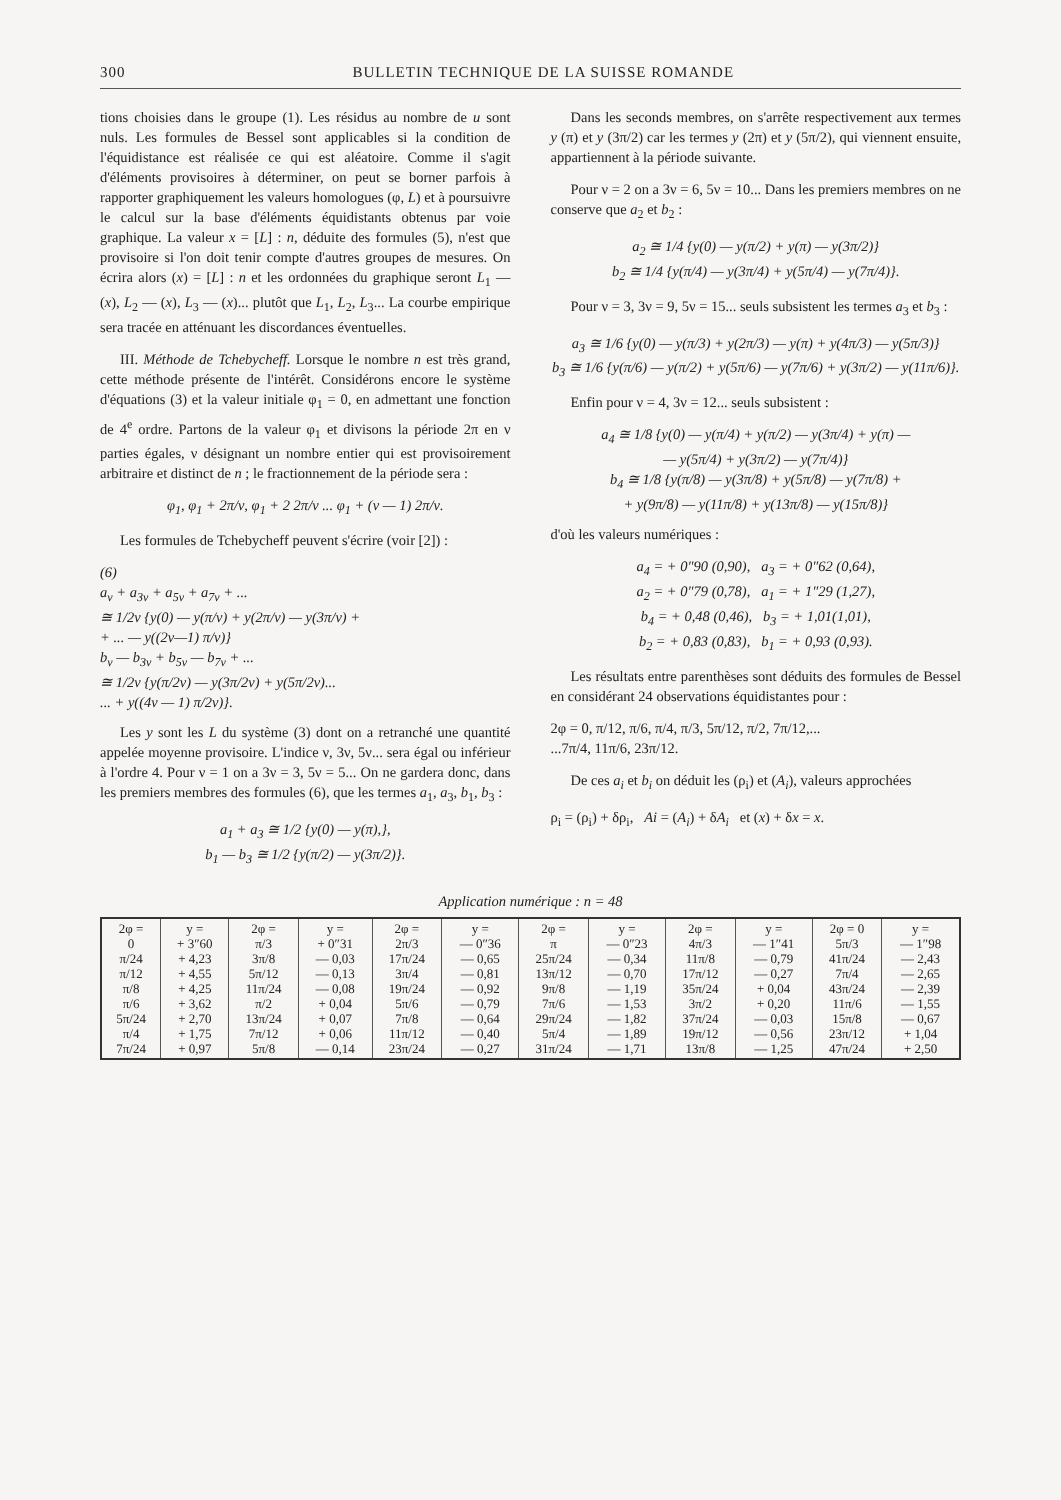300 BULLETIN TECHNIQUE DE LA SUISSE ROMANDE
tions choisies dans le groupe (1). Les résidus au nombre de u sont nuls. Les formules de Bessel sont applicables si la condition de l'équidistance est réalisée ce qui est aléatoire. Comme il s'agit d'éléments provisoires à déterminer, on peut se borner parfois à rapporter graphiquement les valeurs homologues (φ, L) et à poursuivre le calcul sur la base d'éléments équidistants obtenus par voie graphique. La valeur x = [L] : n, déduite des formules (5), n'est que provisoire si l'on doit tenir compte d'autres groupes de mesures. On écrira alors (x) = [L] : n et les ordonnées du graphique seront L<sub>1</sub> — (x), L<sub>2</sub> — (x), L<sub>3</sub> — (x)... plutôt que L<sub>1</sub>, L<sub>2</sub>, L<sub>3</sub>... La courbe empirique sera tracée en atténuant les discordances éventuelles.
III. Méthode de Tchebycheff. Lorsque le nombre n est très grand, cette méthode présente de l'intérêt. Considérons encore le système d'équations (3) et la valeur initiale φ<sub>1</sub> = 0, en admettant une fonction de 4<sup>e</sup> ordre. Partons de la valeur φ<sub>1</sub> et divisons la période 2π en ν parties égales, ν désignant un nombre entier qui est provisoirement arbitraire et distinct de n ; le fractionnement de la période sera :
φ<sub>1</sub>, φ<sub>1</sub> + 2π/ν, φ<sub>1</sub> + 2 2π/ν ... φ<sub>1</sub> + (ν — 1) 2π/ν.
Les formules de Tchebycheff peuvent s'écrire (voir [2]) :
(6)
a<sub>ν</sub> + a<sub>3ν</sub> + a<sub>5ν</sub> + a<sub>7ν</sub> + ...
≅ 1/2ν {y(0) — y(π/ν) + y(2π/ν) — y(3π/ν) +
+ ... — y((2ν—1) π/ν)}
b<sub>ν</sub> — b<sub>3ν</sub> + b<sub>5ν</sub> — b<sub>7ν</sub> + ...
≅ 1/2ν {y(π/2ν) — y(3π/2ν) + y(5π/2ν)...
... + y((4ν — 1) π/2ν)}.
Les y sont les L du système (3) dont on a retranché une quantité appelée moyenne provisoire. L'indice ν, 3ν, 5ν... sera égal ou inférieur à l'ordre 4. Pour ν = 1 on a 3ν = 3, 5ν = 5... On ne gardera donc, dans les premiers membres des formules (6), que les termes a<sub>1</sub>, a<sub>3</sub>, b<sub>1</sub>, b<sub>3</sub> :
a<sub>1</sub> + a<sub>3</sub> ≅ 1/2 {y(0) — y(π),},
b<sub>1</sub> — b<sub>3</sub> ≅ 1/2 {y(π/2) — y(3π/2)}.
Dans les seconds membres, on s'arrête respectivement aux termes y (π) et y (3π/2) car les termes y (2π) et y (5π/2), qui viennent ensuite, appartiennent à la période suivante.
Pour ν = 2 on a 3ν = 6, 5ν = 10... Dans les premiers membres on ne conserve que a<sub>2</sub> et b<sub>2</sub> :
a<sub>2</sub> ≅ 1/4 {y(0) — y(π/2) + y(π) — y(3π/2)}
b<sub>2</sub> ≅ 1/4 {y(π/4) — y(3π/4) + y(5π/4) — y(7π/4)}.
Pour ν = 3, 3ν = 9, 5ν = 15... seuls subsistent les termes a<sub>3</sub> et b<sub>3</sub> :
a<sub>3</sub> ≅ 1/6 {y(0) — y(π/3) + y(2π/3) — y(π) + y(4π/3) — y(5π/3)}
b<sub>3</sub> ≅ 1/6 {y(π/6) — y(π/2) + y(5π/6) — y(7π/6) + y(3π/2) — y(11π/6)}.
Enfin pour ν = 4, 3ν = 12... seuls subsistent :
a<sub>4</sub> ≅ 1/8 {y(0) — y(π/4) + y(π/2) — y(3π/4) + y(π) —
— y(5π/4) + y(3π/2) — y(7π/4)}
b<sub>4</sub> ≅ 1/8 {y(π/8) — y(3π/8) + y(5π/8) — y(7π/8) +
+ y(9π/8) — y(11π/8) + y(13π/8) — y(15π/8)}
d'où les valeurs numériques :
a<sub>4</sub> = + 0″90 (0,90), a<sub>3</sub> = + 0″62 (0,64),
a<sub>2</sub> = + 0″79 (0,78), a<sub>1</sub> = + 1″29 (1,27),
b<sub>4</sub> = + 0,48 (0,46), b<sub>3</sub> = + 1,01(1,01),
b<sub>2</sub> = + 0,83 (0,83), b<sub>1</sub> = + 0,93 (0,93).
Les résultats entre parenthèses sont déduits des formules de Bessel en considérant 24 observations équidistantes pour :
2φ = 0, π/12, π/6, π/4, π/3, 5π/12, π/2, 7π/12,...
...7π/4, 11π/6, 23π/12.
De ces a<sub>i</sub> et b<sub>i</sub> on déduit les (ρ<sub>i</sub>) et (A<sub>i</sub>), valeurs approchées
ρ<sub>i</sub> = (ρ<sub>i</sub>) + δρ<sub>i</sub>, Ai = (A<sub>i</sub>) + δA<sub>i</sub> et (x) + δx = x.
Application numérique : n = 48
| 2φ = 0 π/24 π/12 π/8 π/6 5π/24 π/4 7π/24 | y = + 3″60 + 4,23 + 4,55 + 4,25 + 3,62 + 2,70 + 1,75 + 0,97 | 2φ = π/3 3π/8 5π/12 11π/24 π/2 13π/24 7π/12 5π/8 | y = + 0″31 — 0,03 — 0,13 — 0,08 + 0,04 + 0,07 + 0,06 — 0,14 | 2φ = 2π/3 17π/24 3π/4 19π/24 5π/6 7π/8 11π/12 23π/24 | y = — 0″36 — 0,65 — 0,81 — 0,92 — 0,79 — 0,64 — 0,40 — 0,27 | 2φ = π 25π/24 13π/12 9π/8 7π/6 29π/24 5π/4 31π/24 | y = — 0″23 — 0,34 — 0,70 — 1,19 — 1,53 — 1,82 — 1,89 — 1,71 | 2φ = 4π/3 11π/8 17π/12 35π/24 3π/2 37π/24 19π/12 13π/8 | y = — 1″41 — 0,79 — 0,27 + 0,04 + 0,20 — 0,03 — 0,56 — 1,25 | 2φ = 0 5π/3 41π/24 7π/4 43π/24 11π/6 15π/8 23π/12 47π/24 | y = — 1″98 — 2,43 — 2,65 — 2,39 — 1,55 — 0,67 + 1,04 + 2,50 |